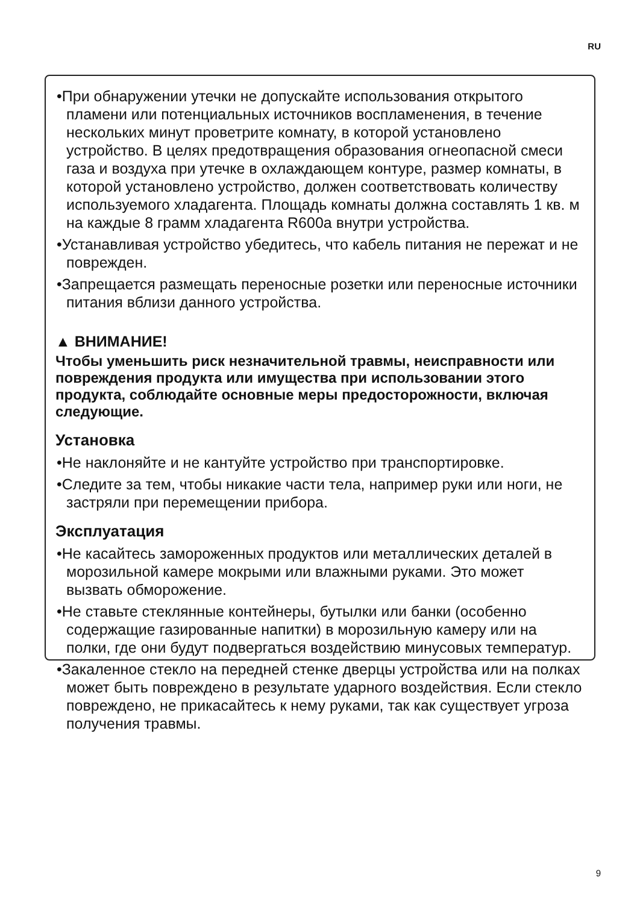RU
•При обнаружении утечки не допускайте использования открытого пламени или потенциальных источников воспламенения, в течение нескольких минут проветрите комнату, в которой установлено устройство. В целях предотвращения образования огнеопасной смеси газа и воздуха при утечке в охлаждающем контуре, размер комнаты, в которой установлено устройство, должен соответствовать количеству используемого хладагента. Площадь комнаты должна составлять 1 кв. м на каждые 8 грамм хладагента R600a внутри устройства.
•Устанавливая устройство убедитесь, что кабель питания не пережат и не поврежден.
•Запрещается размещать переносные розетки или переносные источники питания вблизи данного устройства.
▲ ВНИМАНИЕ!
Чтобы уменьшить риск незначительной травмы, неисправности или повреждения продукта или имущества при использовании этого продукта, соблюдайте основные меры предосторожности, включая следующие.
Установка
•Не наклоняйте и не кантуйте устройство при транспортировке.
•Следите за тем, чтобы никакие части тела, например руки или ноги, не застряли при перемещении прибора.
Эксплуатация
•Не касайтесь замороженных продуктов или металлических деталей в морозильной камере мокрыми или влажными руками. Это может вызвать обморожение.
•Не ставьте стеклянные контейнеры, бутылки или банки (особенно содержащие газированные напитки) в морозильную камеру или на полки, где они будут подвергаться воздействию минусовых температур.
•Закаленное стекло на передней стенке дверцы устройства или на полках может быть повреждено в результате ударного воздействия. Если стекло повреждено, не прикасайтесь к нему руками, так как существует угроза получения травмы.
9